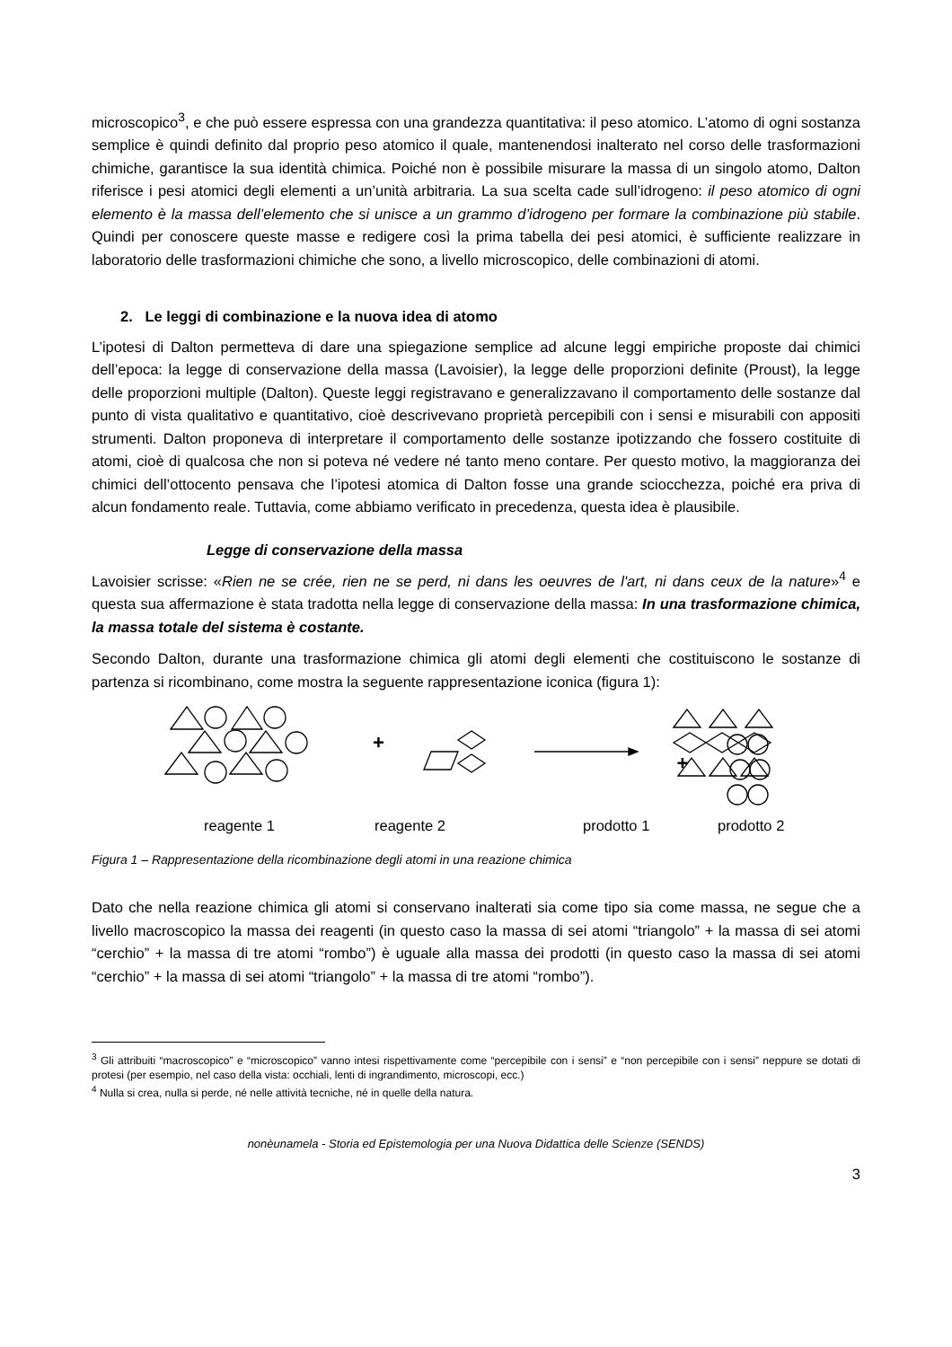microscopico<sup>3</sup>, e che può essere espressa con una grandezza quantitativa: il peso atomico. L’atomo di ogni sostanza semplice è quindi definito dal proprio peso atomico il quale, mantenendosi inalterato nel corso delle trasformazioni chimiche, garantisce la sua identità chimica. Poiché non è possibile misurare la massa di un singolo atomo, Dalton riferisce i pesi atomici degli elementi a un’unità arbitraria. La sua scelta cade sull’idrogeno: il peso atomico di ogni elemento è la massa dell’elemento che si unisce a un grammo d’idrogeno per formare la combinazione più stabile. Quindi per conoscere queste masse e redigere così la prima tabella dei pesi atomici, è sufficiente realizzare in laboratorio delle trasformazioni chimiche che sono, a livello microscopico, delle combinazioni di atomi.
2. Le leggi di combinazione e la nuova idea di atomo
L’ipotesi di Dalton permetteva di dare una spiegazione semplice ad alcune leggi empiriche proposte dai chimici dell’epoca: la legge di conservazione della massa (Lavoisier), la legge delle proporzioni definite (Proust), la legge delle proporzioni multiple (Dalton). Queste leggi registravano e generalizzavano il comportamento delle sostanze dal punto di vista qualitativo e quantitativo, cioè descrivevano proprietà percepibili con i sensi e misurabili con appositi strumenti. Dalton proponeva di interpretare il comportamento delle sostanze ipotizzando che fossero costituite di atomi, cioè di qualcosa che non si poteva né vedere né tanto meno contare. Per questo motivo, la maggioranza dei chimici dell’ottocento pensava che l’ipotesi atomica di Dalton fosse una grande sciocchezza, poiché era priva di alcun fondamento reale. Tuttavia, come abbiamo verificato in precedenza, questa idea è plausibile.
Legge di conservazione della massa
Lavoisier scrisse: «Rien ne se crée, rien ne se perd, ni dans les oeuvres de l'art, ni dans ceux de la nature»<sup>4</sup> e questa sua affermazione è stata tradotta nella legge di conservazione della massa: In una trasformazione chimica, la massa totale del sistema è costante.
Secondo Dalton, durante una trasformazione chimica gli atomi degli elementi che costituiscono le sostanze di partenza si ricombinano, come mostra la seguente rappresentazione iconica (figura 1):
+
+
reagente 1 reagente 2 prodotto 1 prodotto 2
Figura 1 – Rappresentazione della ricombinazione degli atomi in una reazione chimica
Dato che nella reazione chimica gli atomi si conservano inalterati sia come tipo sia come massa, ne segue che a livello macroscopico la massa dei reagenti (in questo caso la massa di sei atomi “triangolo” + la massa di sei atomi “cerchio” + la massa di tre atomi “rombo”) è uguale alla massa dei prodotti (in questo caso la massa di sei atomi “cerchio” + la massa di sei atomi “triangolo” + la massa di tre atomi “rombo”).
<sup>3</sup> Gli attribuiti “macroscopico” e “microscopico” vanno intesi rispettivamente come “percepibile con i sensi” e “non percepibile con i sensi” neppure se dotati di protesi (per esempio, nel caso della vista: occhiali, lenti di ingrandimento, microscopi, ecc.)
<sup>4</sup> Nulla si crea, nulla si perde, né nelle attività tecniche, né in quelle della natura.
nonèunamela - Storia ed Epistemologia per una Nuova Didattica delle Scienze (SENDS)
3